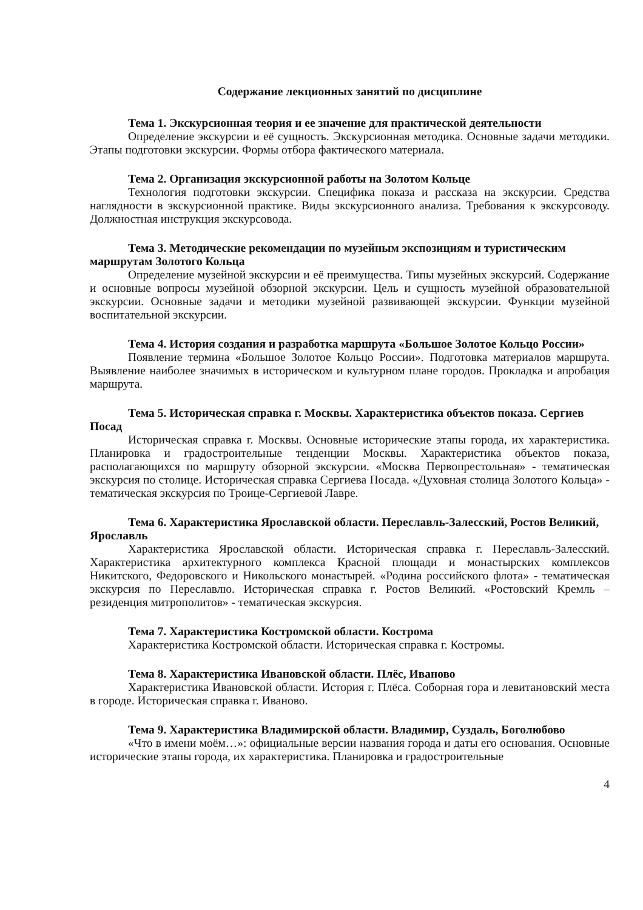Содержание лекционных занятий по дисциплине
Тема 1. Экскурсионная теория и ее значение для практической деятельности
Определение экскурсии и её сущность. Экскурсионная методика. Основные задачи методики. Этапы подготовки экскурсии. Формы отбора фактического материала.
Тема 2. Организация экскурсионной работы на Золотом Кольце
Технология подготовки экскурсии. Специфика показа и рассказа на экскурсии. Средства наглядности в экскурсионной практике. Виды экскурсионного анализа. Требования к экскурсоводу. Должностная инструкция экскурсовода.
Тема 3. Методические рекомендации по музейным экспозициям и туристическим маршрутам Золотого Кольца
Определение музейной экскурсии и её преимущества. Типы музейных экскурсий. Содержание и основные вопросы музейной обзорной экскурсии. Цель и сущность музейной образовательной экскурсии. Основные задачи и методики музейной развивающей экскурсии. Функции музейной воспитательной экскурсии.
Тема 4. История создания и разработка маршрута «Большое Золотое Кольцо России»
Появление термина «Большое Золотое Кольцо России». Подготовка материалов маршрута. Выявление наиболее значимых в историческом и культурном плане городов. Прокладка и апробация маршрута.
Тема 5. Историческая справка г. Москвы. Характеристика объектов показа. Сергиев Посад
Историческая справка г. Москвы. Основные исторические этапы города, их характеристика. Планировка и градостроительные тенденции Москвы. Характеристика объектов показа, располагающихся по маршруту обзорной экскурсии. «Москва Первопрестольная» - тематическая экскурсия по столице. Историческая справка Сергиева Посада. «Духовная столица Золотого Кольца» - тематическая экскурсия по Троице-Сергиевой Лавре.
Тема 6. Характеристика Ярославской области. Переславль-Залесский, Ростов Великий, Ярославль
Характеристика Ярославской области. Историческая справка г. Переславль-Залесский. Характеристика архитектурного комплекса Красной площади и монастырских комплексов Никитского, Федоровского и Никольского монастырей. «Родина российского флота» - тематическая экскурсия по Переславлю. Историческая справка г. Ростов Великий. «Ростовский Кремль – резиденция митрополитов» - тематическая экскурсия.
Тема 7. Характеристика Костромской области. Кострома
Характеристика Костромской области. Историческая справка г. Костромы.
Тема 8. Характеристика Ивановской области. Плёс, Иваново
Характеристика Ивановской области. История г. Плёса. Соборная гора и левитановский места в городе. Историческая справка г. Иваново.
Тема 9. Характеристика Владимирской области. Владимир, Суздаль, Боголюбово
«Что в имени моём…»: официальные версии названия города и даты его основания. Основные исторические этапы города, их характеристика. Планировка и градостроительные
4